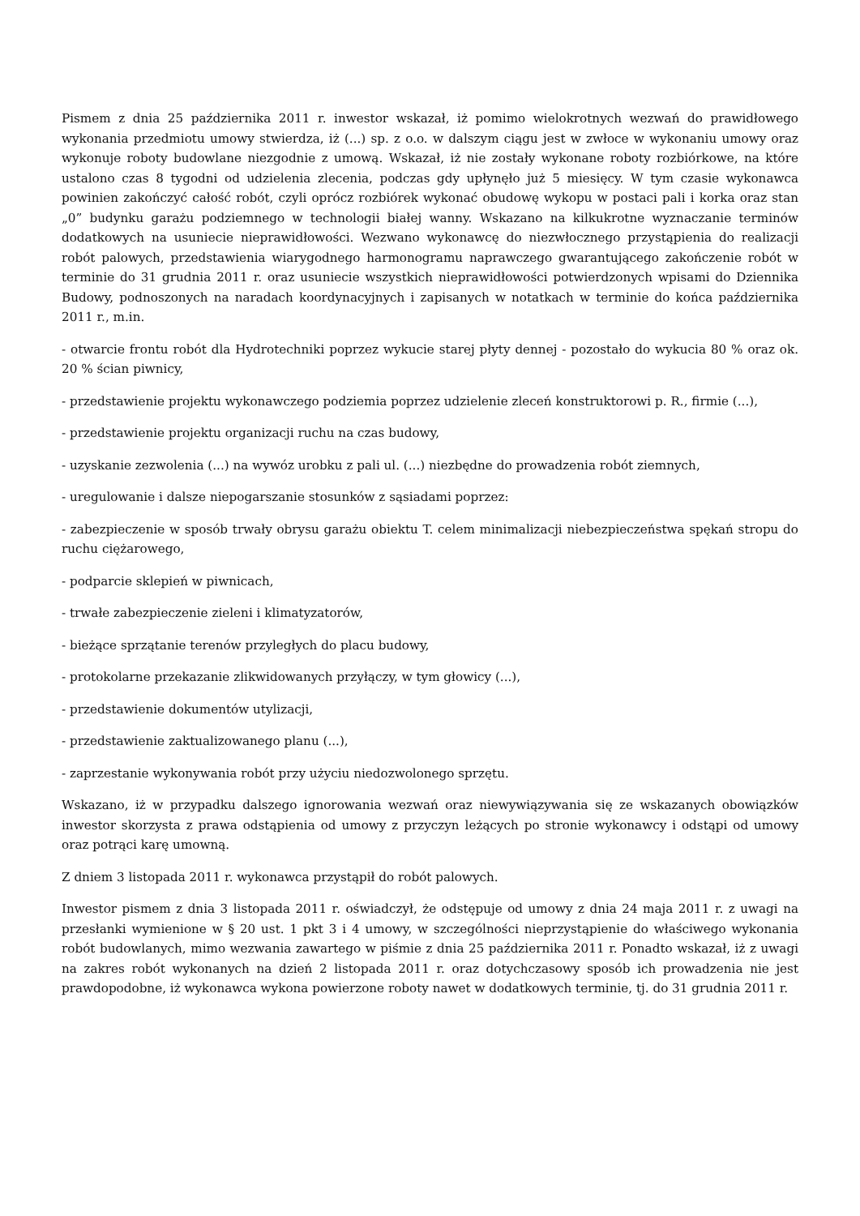Pismem z dnia 25 października 2011 r. inwestor wskazał, iż pomimo wielokrotnych wezwań do prawidłowego wykonania przedmiotu umowy stwierdza, iż (...) sp. z o.o. w dalszym ciągu jest w zwłoce w wykonaniu umowy oraz wykonuje roboty budowlane niezgodnie z umową. Wskazał, iż nie zostały wykonane roboty rozbiórkowe, na które ustalono czas 8 tygodni od udzielenia zlecenia, podczas gdy upłynęło już 5 miesięcy. W tym czasie wykonawca powinien zakończyć całość robót, czyli oprócz rozbiórek wykonać obudowę wykopu w postaci pali i korka oraz stan „0” budynku garażu podziemnego w technologii białej wanny. Wskazano na kilkukrotne wyznaczanie terminów dodatkowych na usuniecie nieprawidłowości. Wezwano wykonawcę do niezwłocznego przystąpienia do realizacji robót palowych, przedstawienia wiarygodnego harmonogramu naprawczego gwarantującego zakończenie robót w terminie do 31 grudnia 2011 r. oraz usuniecie wszystkich nieprawidłowości potwierdzonych wpisami do Dziennika Budowy, podnoszonych na naradach koordynacyjnych i zapisanych w notatkach w terminie do końca października 2011 r., m.in.
- otwarcie frontu robót dla Hydrotechniki poprzez wykucie starej płyty dennej - pozostało do wykucia 80 % oraz ok. 20 % ścian piwnicy,
- przedstawienie projektu wykonawczego podziemia poprzez udzielenie zleceń konstruktorowi p. R., firmie (...),
- przedstawienie projektu organizacji ruchu na czas budowy,
- uzyskanie zezwolenia (...) na wywóz urobku z pali ul. (...) niezbędne do prowadzenia robót ziemnych,
- uregulowanie i dalsze niepogarszanie stosunków z sąsiadami poprzez:
- zabezpieczenie w sposób trwały obrysu garażu obiektu T. celem minimalizacji niebezpieczeństwa spękań stropu do ruchu ciężarowego,
- podparcie sklepień w piwnicach,
- trwałe zabezpieczenie zieleni i klimatyzatorów,
- bieżące sprzątanie terenów przyległych do placu budowy,
- protokolarne przekazanie zlikwidowanych przyłączy, w tym głowicy (...),
- przedstawienie dokumentów utylizacji,
- przedstawienie zaktualizowanego planu (...),
- zaprzestanie wykonywania robót przy użyciu niedozwolonego sprzętu.
Wskazano, iż w przypadku dalszego ignorowania wezwań oraz niewywiązywania się ze wskazanych obowiązków inwestor skorzysta z prawa odstąpienia od umowy z przyczyn leżących po stronie wykonawcy i odstąpi od umowy oraz potrąci karę umowną.
Z dniem 3 listopada 2011 r. wykonawca przystąpił do robót palowych.
Inwestor pismem z dnia 3 listopada 2011 r. oświadczył, że odstępuje od umowy z dnia 24 maja 2011 r. z uwagi na przesłanki wymienione w § 20 ust. 1 pkt 3 i 4 umowy, w szczególności nieprzystąpienie do właściwego wykonania robót budowlanych, mimo wezwania zawartego w piśmie z dnia 25 października 2011 r. Ponadto wskazał, iż z uwagi na zakres robót wykonanych na dzień 2 listopada 2011 r. oraz dotychczasowy sposób ich prowadzenia nie jest prawdopodobne, iż wykonawca wykona powierzone roboty nawet w dodatkowych terminie, tj. do 31 grudnia 2011 r.